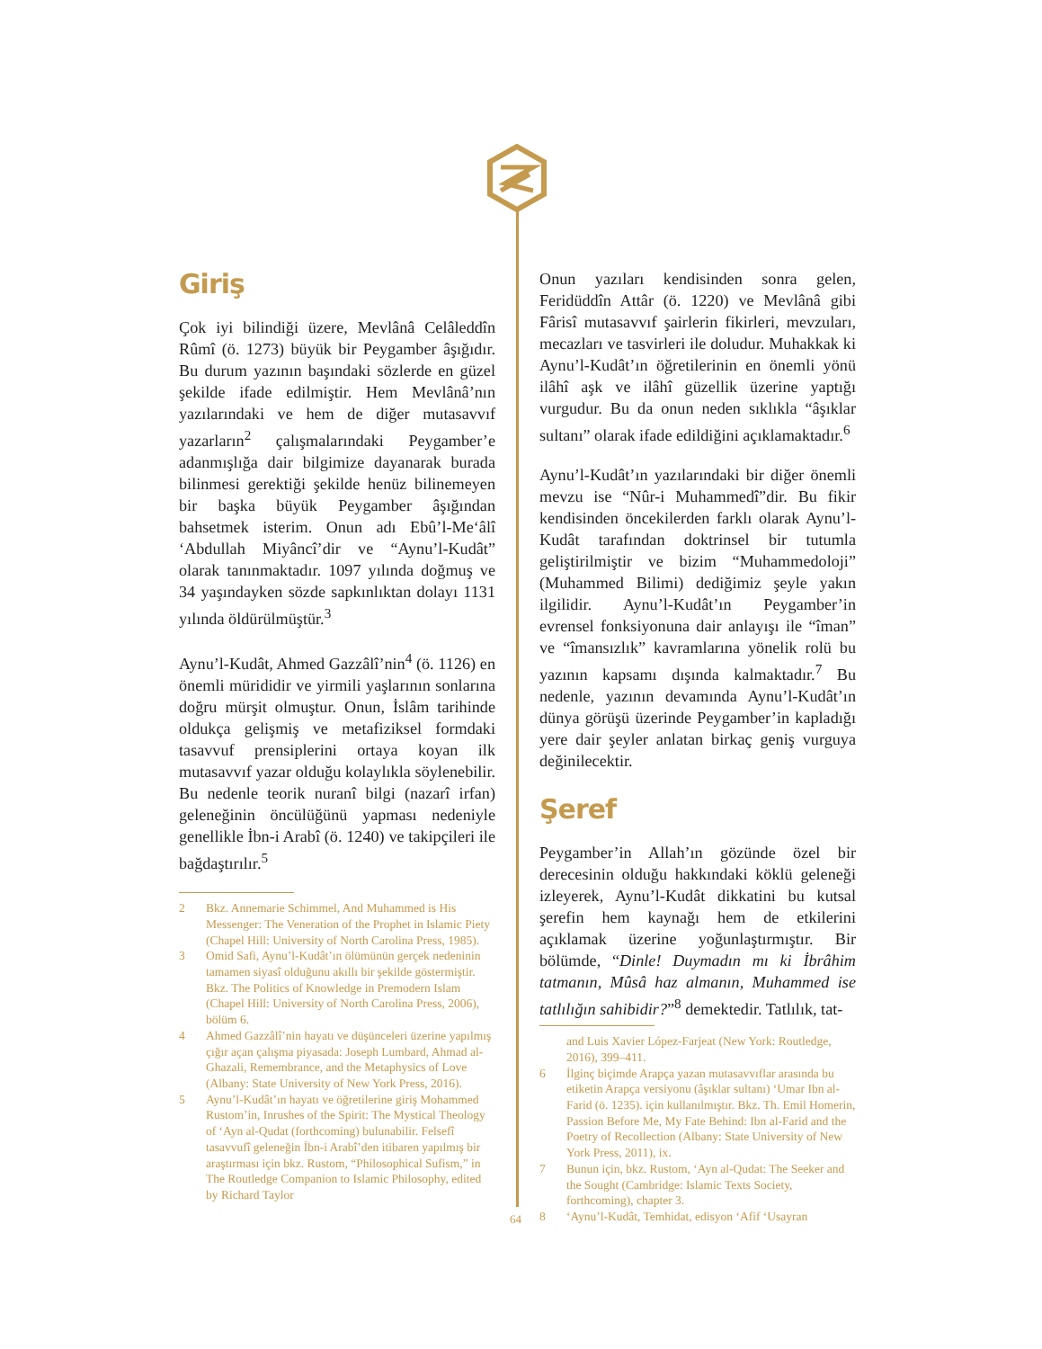Giriş
Çok iyi bilindiği üzere, Mevlânâ Celâleddîn Rûmî (ö. 1273) büyük bir Peygamber âşığıdır. Bu durum yazının başındaki sözlerde en güzel şekilde ifade edilmiştir. Hem Mevlânâ’nın yazılarındaki ve hem de diğer mutasavvıf yazarların<sup>2</sup> çalışmalarındaki Peygamber’e adanmışlığa dair bilgimize dayanarak burada bilinmesi gerektiği şekilde henüz bilinemeyen bir başka büyük Peygamber âşığından bahsetmek isterim. Onun adı Ebû’l-Me‘âlî ‘Abdullah Miyâncî’dir ve “Aynu’l-Kudât” olarak tanınmaktadır. 1097 yılında doğmuş ve 34 yaşındayken sözde sapkınlıktan dolayı 1131 yılında öldürülmüştür.<sup>3</sup>
Aynu’l-Kudât, Ahmed Gazzâlî’nin<sup>4</sup> (ö. 1126) en önemli mürididir ve yirmili yaşlarının sonlarına doğru mürşit olmuştur. Onun, İslâm tarihinde oldukça gelişmiş ve metafiziksel formdaki tasavvuf prensiplerini ortaya koyan ilk mutasavvıf yazar olduğu kolaylıkla söylenebilir. Bu nedenle teorik nuranî bilgi (nazarî irfan) geleneğinin öncülüğünü yapması nedeniyle genellikle İbn-i Arabî (ö. 1240) ve takipçileri ile bağdaştırılır.<sup>5</sup>
2 Bkz. Annemarie Schimmel, And Muhammed is His Messenger: The Veneration of the Prophet in Islamic Piety (Chapel Hill: University of North Carolina Press, 1985).
3 Omid Safi, Aynu’l-Kudât’ın ölümünün gerçek nedeninin tamamen siyasî olduğunu akıllı bir şekilde göstermiştir. Bkz. The Politics of Knowledge in Premodern Islam (Chapel Hill: University of North Carolina Press, 2006), bölüm 6.
4 Ahmed Gazzâlî’nin hayatı ve düşünceleri üzerine yapılmış çığır açan çalışma piyasada: Joseph Lumbard, Ahmad al-Ghazali, Remembrance, and the Metaphysics of Love (Albany: State University of New York Press, 2016).
5 Aynu’l-Kudât’ın hayatı ve öğretilerine giriş Mohammed Rustom’in, Inrushes of the Spirit: The Mystical Theology of ‘Ayn al-Qudat (forthcoming) bulunabilir. Felsefî tasavvufî geleneğin İbn-i Arabî’den itibaren yapılmış bir araştırması için bkz. Rustom, “Philosophical Sufism,” in The Routledge Companion to Islamic Philosophy, edited by Richard Taylor
Onun yazıları kendisinden sonra gelen, Feridüddîn Attâr (ö. 1220) ve Mevlânâ gibi Fârisî mutasavvıf şairlerin fikirleri, mevzuları, mecazları ve tasvirleri ile doludur. Muhakkak ki Aynu’l-Kudât’ın öğretilerinin en önemli yönü ilâhî aşk ve ilâhî güzellik üzerine yaptığı vurgudur. Bu da onun neden sıklıkla “âşıklar sultanı” olarak ifade edildiğini açıklamaktadır.<sup>6</sup>
Aynu’l-Kudât’ın yazılarındaki bir diğer önemli mevzu ise “Nûr-i Muhammedî”dir. Bu fikir kendisinden öncekilerden farklı olarak Aynu’l-Kudât tarafından doktrinsel bir tutumla geliştirilmiştir ve bizim “Muhammedoloji” (Muhammed Bilimi) dediğimiz şeyle yakın ilgilidir. Aynu’l-Kudât’ın Peygamber’in evrensel fonksiyonuna dair anlayışı ile “îman” ve “îmansızlık” kavramlarına yönelik rolü bu yazının kapsamı dışında kalmaktadır.<sup>7</sup> Bu nedenle, yazının devamında Aynu’l-Kudât’ın dünya görüşü üzerinde Peygamber’in kapladığı yere dair şeyler anlatan birkaç geniş vurguya değinilecektir.
Şeref
Peygamber’in Allah’ın gözünde özel bir derecesinin olduğu hakkındaki köklü geleneği izleyerek, Aynu’l-Kudât dikkatini bu kutsal şerefin hem kaynağı hem de etkilerini açıklamak üzerine yoğunlaştırmıştır. Bir bölümde, “Dinle! Duymadın mı ki İbrâhim tatmanın, Mûsâ haz almanın, Muhammed ise tatlılığın sahibidir?”<sup>8</sup> demektedir. Tatlılık, tat-
and Luis Xavier López-Farjeat (New York: Routledge, 2016), 399–411.
6 İlginç biçimde Arapça yazan mutasavvıflar arasında bu etiketin Arapça versiyonu (âşıklar sultanı) ‘Umar Ibn al-Farid (ö. 1235). için kullanılmıştır. Bkz. Th. Emil Homerin, Passion Before Me, My Fate Behind: Ibn al-Farid and the Poetry of Recollection (Albany: State University of New York Press, 2011), ix.
7 Bunun için, bkz. Rustom, ‘Ayn al-Qudat: The Seeker and the Sought (Cambridge: Islamic Texts Society, forthcoming), chapter 3.
8 ‘Aynu’l-Kudât, Temhidat, edisyon ‘Afif ‘Usayran
64